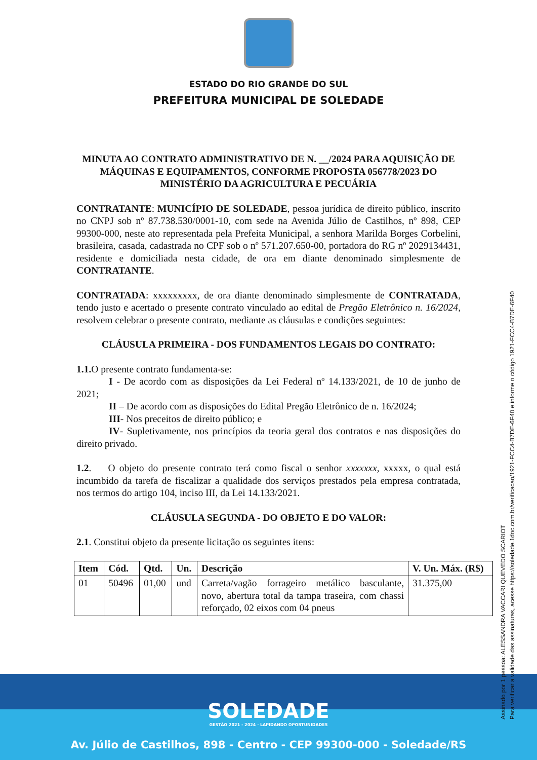ESTADO DO RIO GRANDE DO SUL
PREFEITURA MUNICIPAL DE SOLEDADE
MINUTA AO CONTRATO ADMINISTRATIVO DE N. __/2024 PARA AQUISIÇÃO DE MÁQUINAS E EQUIPAMENTOS, CONFORME PROPOSTA 056778/2023 DO MINISTÉRIO DA AGRICULTURA E PECUÁRIA
CONTRATANTE: MUNICÍPIO DE SOLEDADE, pessoa jurídica de direito público, inscrito no CNPJ sob nº 87.738.530/0001-10, com sede na Avenida Júlio de Castilhos, nº 898, CEP 99300-000, neste ato representada pela Prefeita Municipal, a senhora Marilda Borges Corbelini, brasileira, casada, cadastrada no CPF sob o nº 571.207.650-00, portadora do RG nº 2029134431, residente e domiciliada nesta cidade, de ora em diante denominado simplesmente de CONTRATANTE.
CONTRATADA: xxxxxxxxx, de ora diante denominado simplesmente de CONTRATADA, tendo justo e acertado o presente contrato vinculado ao edital de Pregão Eletrônico n. 16/2024, resolvem celebrar o presente contrato, mediante as cláusulas e condições seguintes:
CLÁUSULA PRIMEIRA - DOS FUNDAMENTOS LEGAIS DO CONTRATO:
1.1. O presente contrato fundamenta-se:
I - De acordo com as disposições da Lei Federal nº 14.133/2021, de 10 de junho de 2021;
II – De acordo com as disposições do Edital Pregão Eletrônico de n. 16/2024;
III- Nos preceitos de direito público; e
IV- Supletivamente, nos princípios da teoria geral dos contratos e nas disposições do direito privado.
1.2. O objeto do presente contrato terá como fiscal o senhor xxxxxxx, xxxxx, o qual está incumbido da tarefa de fiscalizar a qualidade dos serviços prestados pela empresa contratada, nos termos do artigo 104, inciso III, da Lei 14.133/2021.
CLÁUSULA SEGUNDA - DO OBJETO E DO VALOR:
2.1. Constitui objeto da presente licitação os seguintes itens:
| Item | Cód. | Qtd. | Un. | Descrição | V. Un. Máx. (R$) |
| --- | --- | --- | --- | --- | --- |
| 01 | 50496 | 01,00 | und | Carreta/vagão forrageiro metálico basculante, novo, abertura total da tampa traseira, com chassi reforçado, 02 eixos com 04 pneus | 31.375,00 |
SOLEDADE
GESTÃO 2021 - 2024 · LAPIDANDO OPORTUNIDADES
Av. Júlio de Castilhos, 898 - Centro - CEP 99300-000 - Soledade/RS
Assinado por 1 pessoa: ALESSANDRA VACCARI QUEVEDO SCARIOT
Para verificar a validade das assinaturas, acesse https://soledade.1doc.com.br/verificacao/1921-FCC4-B7DE-6F40 e informe o código 1921-FCC4-B7DE-6F40